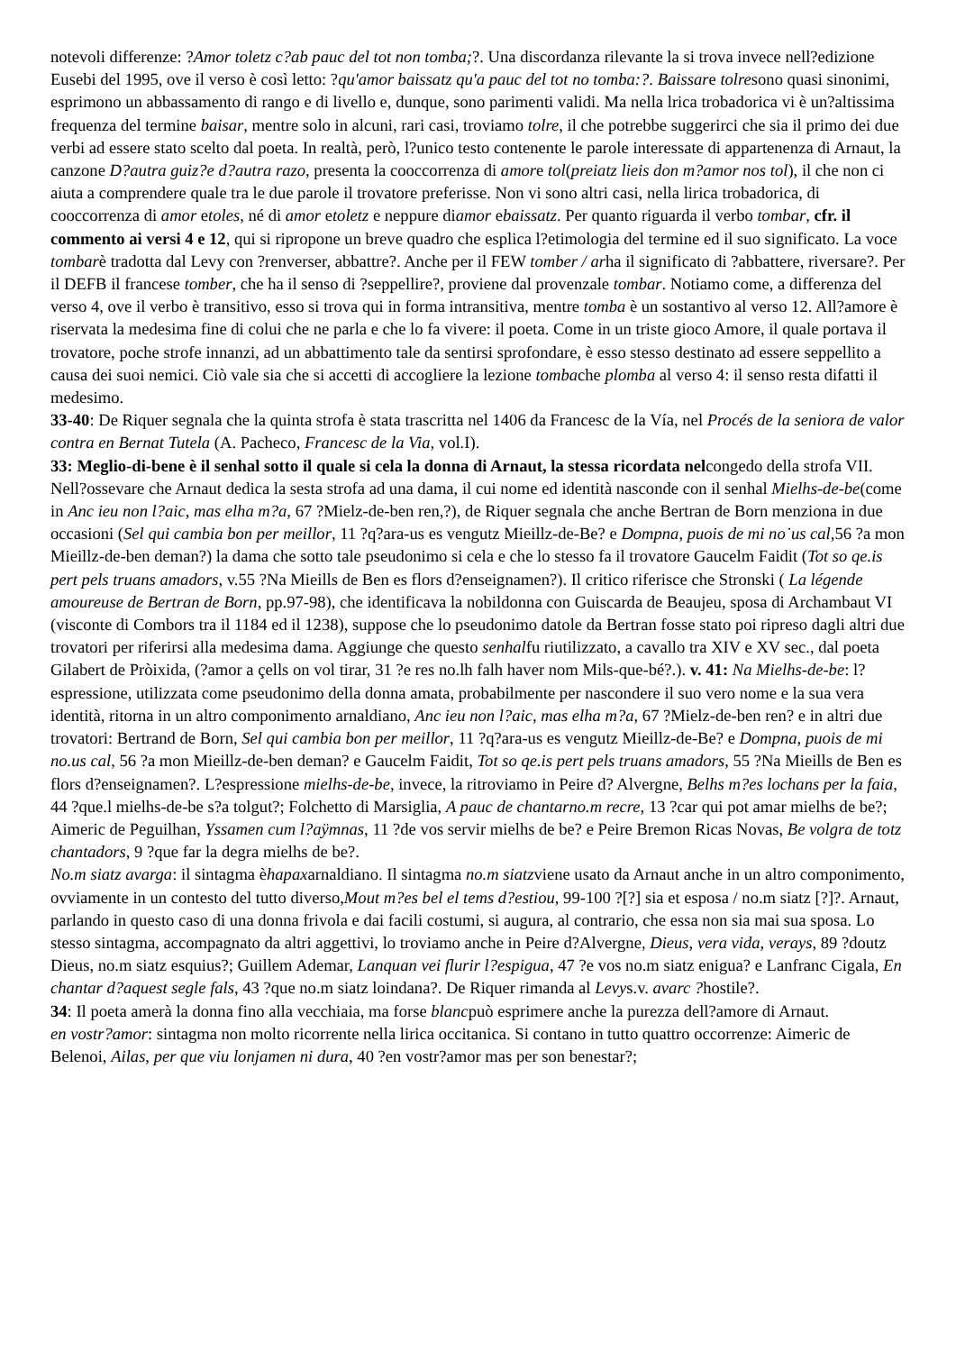notevoli differenze: ?Amor toletz c?ab pauc del tot non tomba;?. Una discordanza rilevante la si trova invece nell?edizione Eusebi del 1995, ove il verso è così letto: ?qu'amor baissatz qu'a pauc del tot no tomba:?. Baissare tolresono quasi sinonimi, esprimono un abbassamento di rango e di livello e, dunque, sono parimenti validi. Ma nella lrica trobadorica vi è un?altissima frequenza del termine baisar, mentre solo in alcuni, rari casi, troviamo tolre, il che potrebbe suggerirci che sia il primo dei due verbi ad essere stato scelto dal poeta. In realtà, però, l?unico testo contenente le parole interessate di appartenenza di Arnaut, la canzone D?autra guiz?e d?autra razo, presenta la cooccorrenza di amore tol(preiatz lieis don m?amor nos tol), il che non ci aiuta a comprendere quale tra le due parole il trovatore preferisse. Non vi sono altri casi, nella lirica trobadorica, di cooccorrenza di amor etoles, né di amor etoletz e neppure diamor ebaissatz. Per quanto riguarda il verbo tombar, cfr. il commento ai versi 4 e 12, qui si ripropone un breve quadro che esplica l?etimologia del termine ed il suo significato. La voce tombarè tradotta dal Levy con ?renverser, abbattre?. Anche per il FEW tomber / arha il significato di ?abbattere, riversare?. Per il DEFB il francese tomber, che ha il senso di ?seppellire?, proviene dal provenzale tombar. Notiamo come, a differenza del verso 4, ove il verbo è transitivo, esso si trova qui in forma intransitiva, mentre tomba è un sostantivo al verso 12. All?amore è riservata la medesima fine di colui che ne parla e che lo fa vivere: il poeta. Come in un triste gioco Amore, il quale portava il trovatore, poche strofe innanzi, ad un abbattimento tale da sentirsi sprofondare, è esso stesso destinato ad essere seppellito a causa dei suoi nemici. Ciò vale sia che si accetti di accogliere la lezione tombache plomba al verso 4: il senso resta difatti il medesimo.
33-40: De Riquer segnala che la quinta strofa è stata trascritta nel 1406 da Francesc de la Vía, nel Procés de la seniora de valor contra en Bernat Tutela (A. Pacheco, Francesc de la Via, vol.I).
33: Meglio-di-bene è il senhal sotto il quale si cela la donna di Arnaut, la stessa ricordata nelcongedo della strofa VII. Nell?ossevare che Arnaut dedica la sesta strofa ad una dama, il cui nome ed identità nasconde con il senhal Mielhs-de-be(come in Anc ieu non l?aic, mas elha m?a, 67 ?Mielz-de-ben ren,?), de Riquer segnala che anche Bertran de Born menziona in due occasioni (Sel qui cambia bon per meillor, 11 ?q?ara-us es vengutz Mieillz-de-Be? e Dompna, puois de mi no˙us cal, 56 ?a mon Mieillz-de-ben deman?) la dama che sotto tale pseudonimo si cela e che lo stesso fa il trovatore Gaucelm Faidit (Tot so qe.is pert pels truans amadors, v.55 ?Na Mieills de Ben es flors d?enseignamen?). Il critico riferisce che Stronski ( La légende amoureuse de Bertran de Born, pp.97-98), che identificava la nobildonna con Guiscarda de Beaujeu, sposa di Archambaut VI (visconte di Combors tra il 1184 ed il 1238), suppose che lo pseudonimo datole da Bertran fosse stato poi ripreso dagli altri due trovatori per riferirsi alla medesima dama. Aggiunge che questo senhalfu riutilizzato, a cavallo tra XIV e XV sec., dal poeta Gilabert de Pròixida, (?amor a çells on vol tirar, 31 ?e res no.lh falh haver nom Mils-que-bé?.). v. 41: Na Mielhs-de-be: l?espressione, utilizzata come pseudonimo della donna amata, probabilmente per nascondere il suo vero nome e la sua vera identità, ritorna in un altro componimento arnaldiano, Anc ieu non l?aic, mas elha m?a, 67 ?Mielz-de-ben ren? e in altri due trovatori: Bertrand de Born, Sel qui cambia bon per meillor, 11 ?q?ara-us es vengutz Mieillz-de-Be? e Dompna, puois de mi no.us cal, 56 ?a mon Mieillz-de-ben deman? e Gaucelm Faidit, Tot so qe.is pert pels truans amadors, 55 ?Na Mieills de Ben es flors d?enseignamen?. L?espressione mielhs-de-be, invece, la ritroviamo in Peire d? Alvergne, Belhs m?es lochans per la faia, 44 ?que.l mielhs-de-be s?a tolgut?; Folchetto di Marsiglia, A pauc de chantarno.m recre, 13 ?car qui pot amar mielhs de be?; Aimeric de Peguilhan, Yssamen cum l?aÿmnas, 11 ?de vos servir mielhs de be? e Peire Bremon Ricas Novas, Be volgra de totz chantadors, 9 ?que far la degra mielhs de be?.
No.m siatz avarga: il sintagma èhapaxarnaldiano. Il sintagma no.m siatzviene usato da Arnaut anche in un altro componimento, ovviamente in un contesto del tutto diverso,Mout m?es bel el tems d?estiou, 99-100 ?[?] sia et esposa / no.m siatz [?]?. Arnaut, parlando in questo caso di una donna frivola e dai facili costumi, si augura, al contrario, che essa non sia mai sua sposa. Lo stesso sintagma, accompagnato da altri aggettivi, lo troviamo anche in Peire d?Alvergne, Dieus, vera vida, verays, 89 ?doutz Dieus, no.m siatz esquius?; Guillem Ademar, Lanquan vei flurir l?espigua, 47 ?e vos no.m siatz enigua? e Lanfranc Cigala, En chantar d?aquest segle fals, 43 ?que no.m siatz loindana?. De Riquer rimanda al Levys.v. avarc ?hostile?.
34: Il poeta amerà la donna fino alla vecchiaia, ma forse blancpuò esprimere anche la purezza dell?amore di Arnaut.
en vostr?amor: sintagma non molto ricorrente nella lirica occitanica. Si contano in tutto quattro occorrenze: Aimeric de Belenoi, Ailas, per que viu lonjamen ni dura, 40 ?en vostr?amor mas per son benestar?;